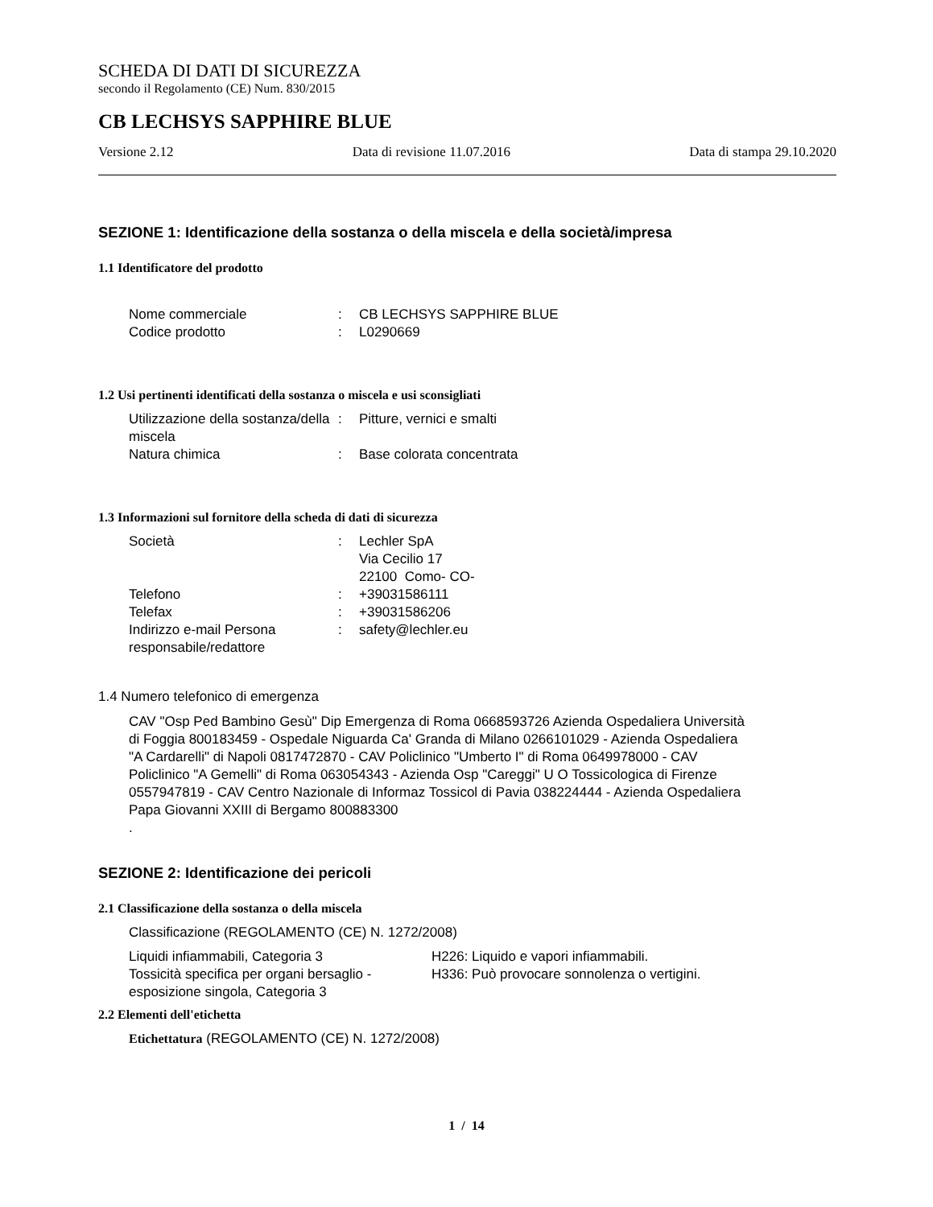SCHEDA DI DATI DI SICUREZZA
secondo il Regolamento (CE) Num. 830/2015
CB LECHSYS SAPPHIRE BLUE
Versione 2.12 Data di revisione 11.07.2016 Data di stampa 29.10.2020
SEZIONE 1: Identificazione della sostanza o della miscela e della società/impresa
1.1 Identificatore del prodotto
| Nome commerciale | : | CB LECHSYS SAPPHIRE BLUE |
| Codice prodotto | : | L0290669 |
1.2 Usi pertinenti identificati della sostanza o miscela e usi sconsigliati
| Utilizzazione della sostanza/della miscela | : | Pitture, vernici e smalti |
| Natura chimica | : | Base colorata concentrata |
1.3 Informazioni sul fornitore della scheda di dati di sicurezza
| Società | : | Lechler SpA Via Cecilio 17 22100 Como- CO- |
| Telefono | : | +39031586111 |
| Telefax | : | +39031586206 |
| Indirizzo e-mail Persona responsabile/redattore | : | safety@lechler.eu |
1.4 Numero telefonico di emergenza
CAV "Osp Ped Bambino Gesù" Dip Emergenza di Roma 0668593726 Azienda Ospedaliera Università di Foggia 800183459 - Ospedale Niguarda Ca' Granda di Milano 0266101029 - Azienda Ospedaliera "A Cardarelli" di Napoli 0817472870 - CAV Policlinico "Umberto I" di Roma 0649978000 - CAV Policlinico "A Gemelli" di Roma 063054343 - Azienda Osp "Careggi" U O Tossicologica di Firenze 0557947819 - CAV Centro Nazionale di Informaz Tossicol di Pavia 038224444 - Azienda Ospedaliera Papa Giovanni XXIII di Bergamo 800883300
.
SEZIONE 2: Identificazione dei pericoli
2.1 Classificazione della sostanza o della miscela
Classificazione (REGOLAMENTO (CE) N. 1272/2008)
| Liquidi infiammabili, Categoria 3 | H226: Liquido e vapori infiammabili. |
| Tossicità specifica per organi bersaglio - esposizione singola, Categoria 3 | H336: Può provocare sonnolenza o vertigini. |
2.2 Elementi dell'etichetta
Etichettatura (REGOLAMENTO (CE) N. 1272/2008)
1 / 14